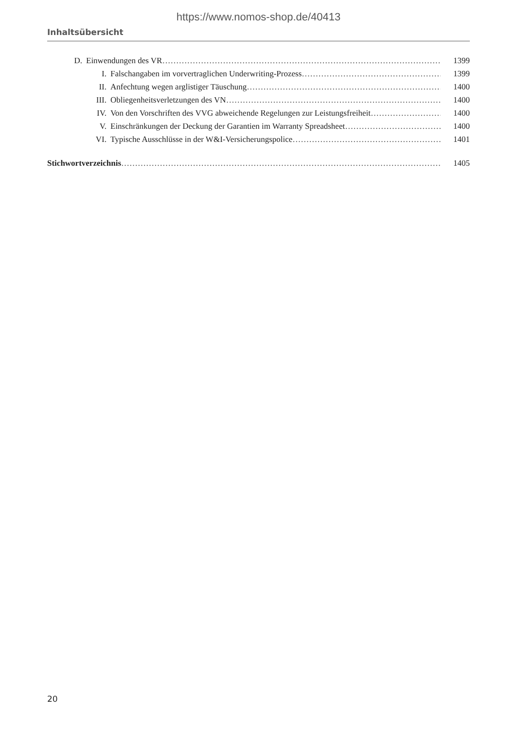https://www.nomos-shop.de/40413
Inhaltsübersicht
D. Einwendungen des VR 1399
I. Falschangaben im vorvertraglichen Underwriting-Prozess 1399
II. Anfechtung wegen arglistiger Täuschung 1400
III. Obliegenheitsverletzungen des VN 1400
IV. Von den Vorschriften des VVG abweichende Regelungen zur Leistungsfreiheit 1400
V. Einschränkungen der Deckung der Garantien im Warranty Spreadsheet 1400
VI. Typische Ausschlüsse in der W&I-Versicherungspolice 1401
Stichwortverzeichnis 1405
20